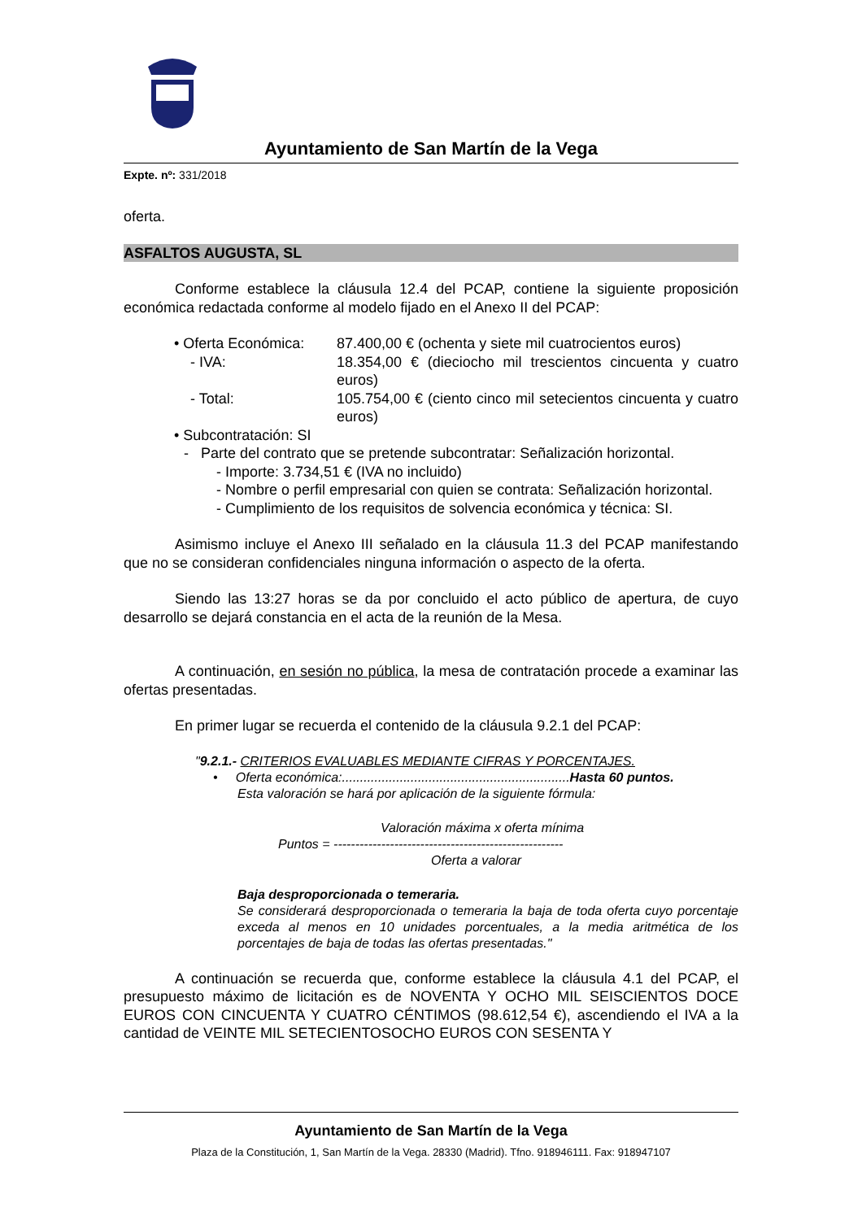Ayuntamiento de San Martín de la Vega
Expte. nº: 331/2018
oferta.
ASFALTOS AUGUSTA, SL
Conforme establece la cláusula 12.4 del PCAP, contiene la siguiente proposición económica redactada conforme al modelo fijado en el Anexo II del PCAP:
• Oferta Económica:
87.400,00 € (ochenta y siete mil cuatrocientos euros)
- IVA: 18.354,00 € (dieciocho mil trescientos cincuenta y cuatro euros)
- Total: 105.754,00 € (ciento cinco mil setecientos cincuenta y cuatro euros)
• Subcontratación: SI
- Parte del contrato que se pretende subcontratar: Señalización horizontal.
- Importe: 3.734,51 € (IVA no incluido)
- Nombre o perfil empresarial con quien se contrata: Señalización horizontal.
- Cumplimiento de los requisitos de solvencia económica y técnica: SI.
Asimismo incluye el Anexo III señalado en la cláusula 11.3 del PCAP manifestando que no se consideran confidenciales ninguna información o aspecto de la oferta.
Siendo las 13:27 horas se da por concluido el acto público de apertura, de cuyo desarrollo se dejará constancia en el acta de la reunión de la Mesa.
A continuación, en sesión no pública, la mesa de contratación procede a examinar las ofertas presentadas.
En primer lugar se recuerda el contenido de la cláusula 9.2.1 del PCAP:
"9.2.1.- CRITERIOS EVALUABLES MEDIANTE CIFRAS Y PORCENTAJES.
• Oferta económica:...............................................................Hasta 60 puntos.
Esta valoración se hará por aplicación de la siguiente fórmula:
Valoración máxima x oferta mínima
Puntos = -----------------------------------------------------
Oferta a valorar
Baja desproporcionada o temeraria.
Se considerará desproporcionada o temeraria la baja de toda oferta cuyo porcentaje exceda al menos en 10 unidades porcentuales, a la media aritmética de los porcentajes de baja de todas las ofertas presentadas."
A continuación se recuerda que, conforme establece la cláusula 4.1 del PCAP, el presupuesto máximo de licitación es de NOVENTA Y OCHO MIL SEISCIENTOS DOCE EUROS CON CINCUENTA Y CUATRO CÉNTIMOS (98.612,54 €), ascendiendo el IVA a la cantidad de VEINTE MIL SETECIENTOSOCHO EUROS CON SESENTA Y
Ayuntamiento de San Martín de la Vega
Plaza de la Constitución, 1, San Martín de la Vega. 28330 (Madrid). Tfno. 918946111. Fax: 918947107